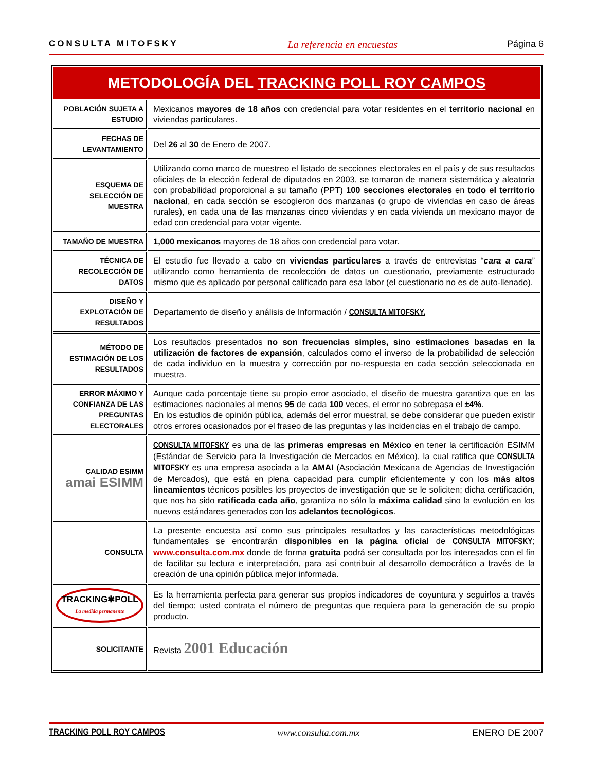CONSULTA MITOFSKY La referencia en encuestas Página 6
| METODOLOGÍA DEL TRACKING POLL ROY CAMPOS | |
| --- | --- |
| POBLACIÓN SUJETA A ESTUDIO | Mexicanos mayores de 18 años con credencial para votar residentes en el territorio nacional en viviendas particulares. |
| FECHAS DE LEVANTAMIENTO | Del 26 al 30 de Enero de 2007. |
| ESQUEMA DE SELECCIÓN DE MUESTRA | Utilizando como marco de muestreo el listado de secciones electorales en el país y de sus resultados oficiales de la elección federal de diputados en 2003, se tomaron de manera sistemática y aleatoria con probabilidad proporcional a su tamaño (PPT) 100 secciones electorales en todo el territorio nacional , en cada sección se escogieron dos manzanas (o grupo de viviendas en caso de áreas rurales), en cada una de las manzanas cinco viviendas y en cada vivienda un mexicano mayor de edad con credencial para votar vigente. |
| TAMAÑO DE MUESTRA | 1,000 mexicanos mayores de 18 años con credencial para votar. |
| TÉCNICA DE RECOLECCIÓN DE DATOS | El estudio fue llevado a cabo en viviendas particulares a través de entrevistas “ cara a cara ” utilizando como herramienta de recolección de datos un cuestionario, previamente estructurado mismo que es aplicado por personal calificado para esa labor (el cuestionario no es de auto-llenado). |
| DISEÑO Y EXPLOTACIÓN DE RESULTADOS | Departamento de diseño y análisis de Información / CONSULTA MITOFSKY. |
| MÉTODO DE ESTIMACIÓN DE LOS RESULTADOS | Los resultados presentados no son frecuencias simples, sino estimaciones basadas en la utilización de factores de expansión , calculados como el inverso de la probabilidad de selección de cada individuo en la muestra y corrección por no-respuesta en cada sección seleccionada en muestra. |
| ERROR MÁXIMO Y CONFIANZA DE LAS PREGUNTAS ELECTORALES | Aunque cada porcentaje tiene su propio error asociado, el diseño de muestra garantiza que en las estimaciones nacionales al menos 95 de cada 100 veces, el error no sobrepasa el ±4% . En los estudios de opinión pública, además del error muestral, se debe considerar que pueden existir otros errores ocasionados por el fraseo de las preguntas y las incidencias en el trabajo de campo. |
| CALIDAD ESIMM amai ESIMM | CONSULTA MITOFSKY es una de las primeras empresas en México en tener la certificación ESIMM (Estándar de Servicio para la Investigación de Mercados en México), la cual ratifica que CONSULTA MITOFSKY es una empresa asociada a la AMAI (Asociación Mexicana de Agencias de Investigación de Mercados), que está en plena capacidad para cumplir eficientemente y con los más altos lineamientos técnicos posibles los proyectos de investigación que se le soliciten; dicha certificación, que nos ha sido ratificada cada año , garantiza no sólo la máxima calidad sino la evolución en los nuevos estándares generados con los adelantos tecnológicos . |
| CONSULTA | La presente encuesta así como sus principales resultados y las características metodológicas fundamentales se encontrarán disponibles en la página oficial de CONSULTA MITOFSKY ; www.consulta.com.mx donde de forma gratuita podrá ser consultada por los interesados con el fin de facilitar su lectura e interpretación, para así contribuir al desarrollo democrático a través de la creación de una opinión pública mejor informada. |
| TRACKING✱POLL La medida permanente | Es la herramienta perfecta para generar sus propios indicadores de coyuntura y seguirlos a través del tiempo; usted contrata el número de preguntas que requiera para la generación de su propio producto. |
| SOLICITANTE | Revista 2001 Educación |
TRACKING POLL ROY CAMPOS www.consulta.com.mx ENERO DE 2007